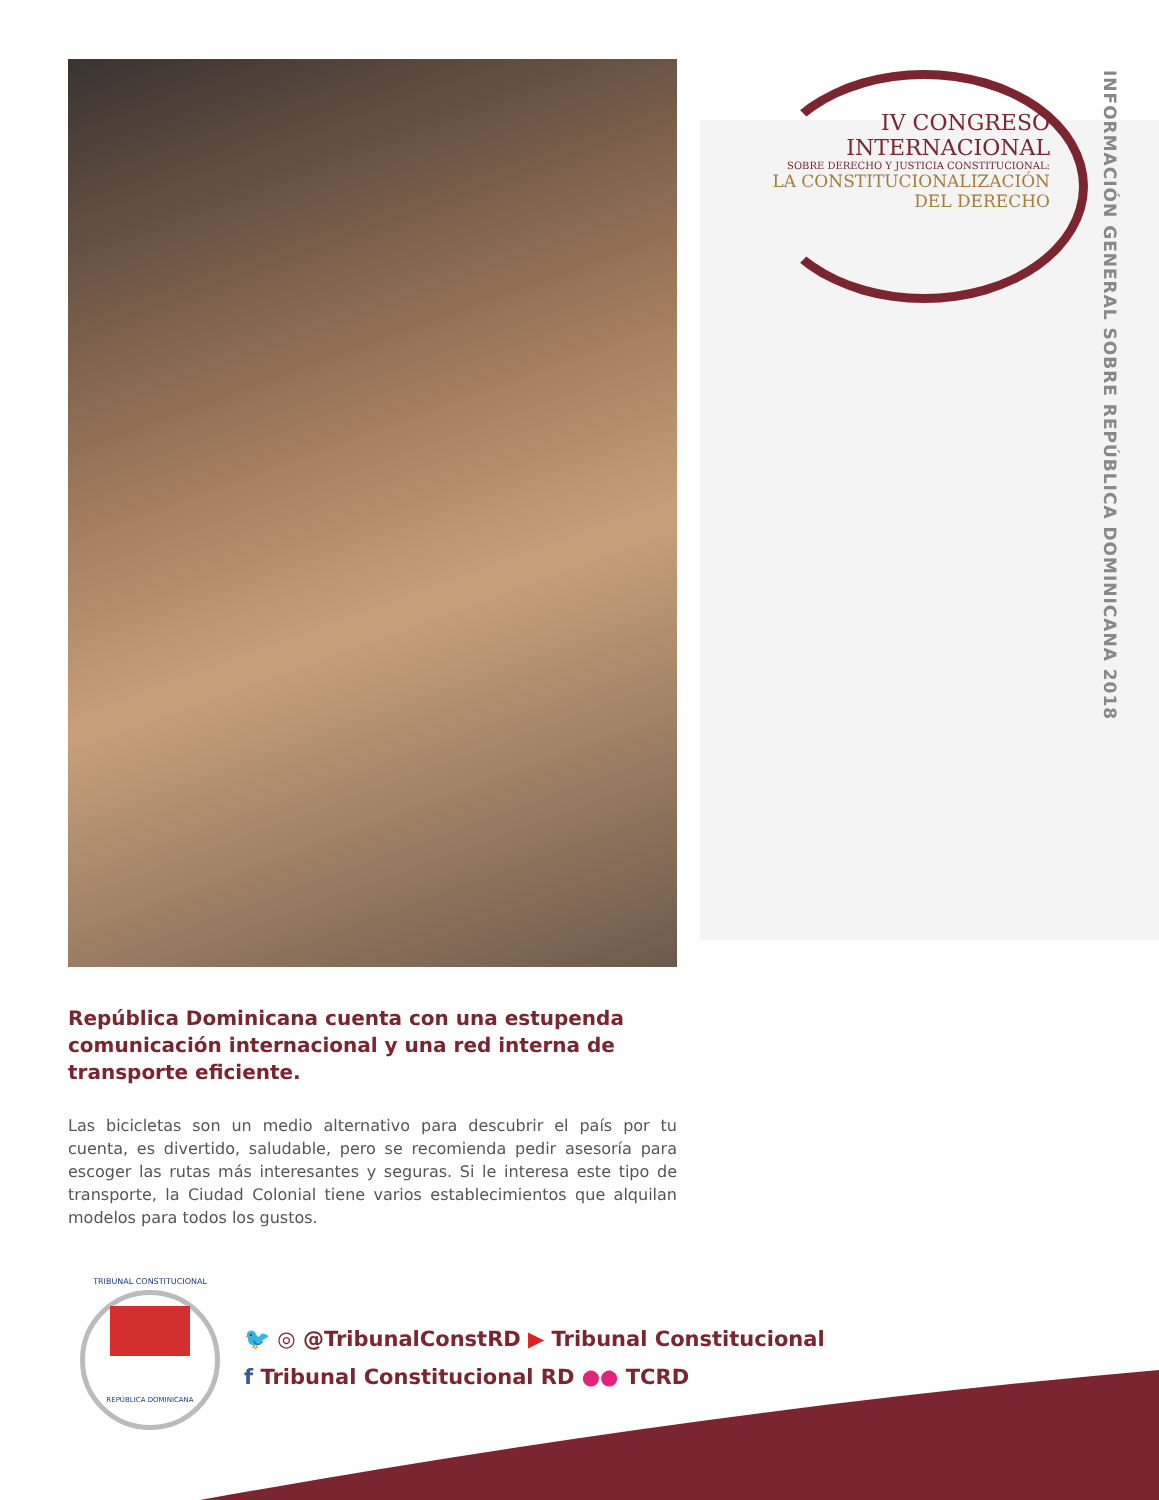IV CONGRESO INTERNACIONAL
SOBRE DERECHO Y JUSTICIA CONSTITUCIONAL:
LA CONSTITUCIONALIZACIÓN DEL DERECHO
INFORMACIÓN GENERAL SOBRE REPÚBLICA DOMINICANA 2018
República Dominicana cuenta con una estupenda comunicación internacional y una red interna de transporte eficiente.
Las bicicletas son un medio alternativo para descubrir el país por tu cuenta, es divertido, saludable, pero se recomienda pedir asesoría para escoger las rutas más interesantes y seguras. Si le interesa este tipo de transporte, la Ciudad Colonial tiene varios establecimientos que alquilan modelos para todos los gustos.
TRIBUNAL CONSTITUCIONAL
REPÚBLICA DOMINICANA
🐦 ◎ @TribunalConstRD ▶ Tribunal Constitucional
f Tribunal Constitucional RD ●● TCRD